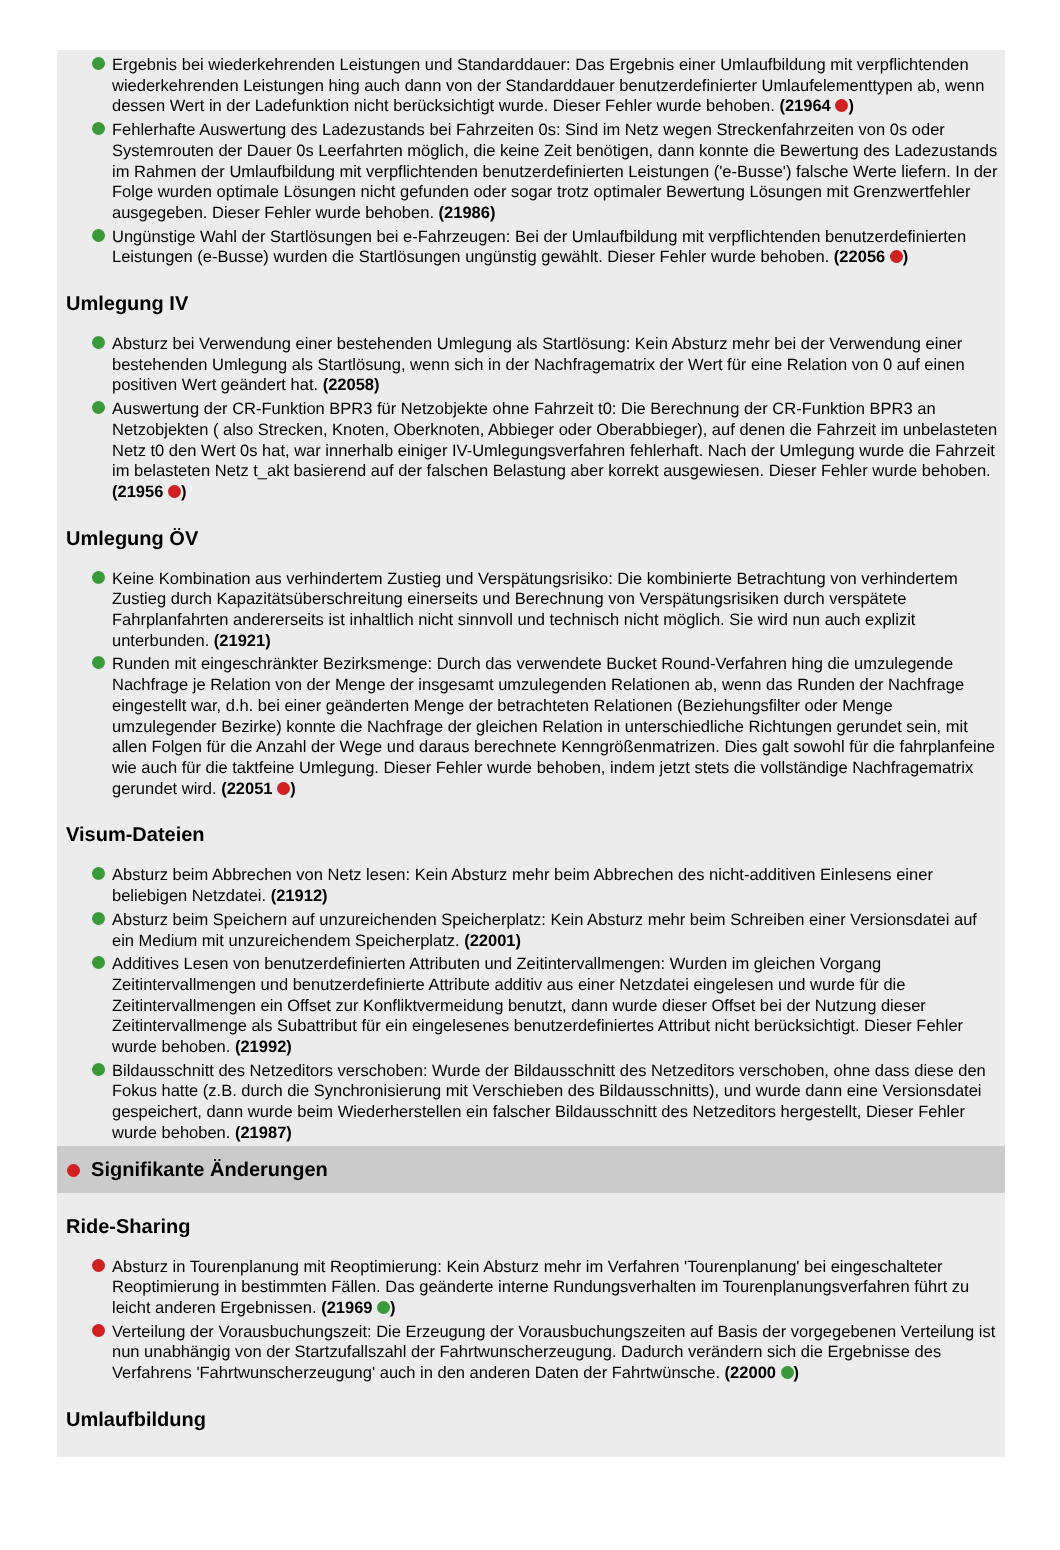Ergebnis bei wiederkehrenden Leistungen und Standarddauer: Das Ergebnis einer Umlaufbildung mit verpflichtenden wiederkehrenden Leistungen hing auch dann von der Standarddauer benutzerdefinierter Umlaufelementtypen ab, wenn dessen Wert in der Ladefunktion nicht berücksichtigt wurde. Dieser Fehler wurde behoben. (21964 )
Fehlerhafte Auswertung des Ladezustands bei Fahrzeiten 0s: Sind im Netz wegen Streckenfahrzeiten von 0s oder Systemrouten der Dauer 0s Leerfahrten möglich, die keine Zeit benötigen, dann konnte die Bewertung des Ladezustands im Rahmen der Umlaufbildung mit verpflichtenden benutzerdefinierten Leistungen ('e-Busse') falsche Werte liefern. In der Folge wurden optimale Lösungen nicht gefunden oder sogar trotz optimaler Bewertung Lösungen mit Grenzwertfehler ausgegeben. Dieser Fehler wurde behoben. (21986)
Ungünstige Wahl der Startlösungen bei e-Fahrzeugen: Bei der Umlaufbildung mit verpflichtenden benutzerdefinierten Leistungen (e-Busse) wurden die Startlösungen ungünstig gewählt. Dieser Fehler wurde behoben. (22056 )
Umlegung IV
Absturz bei Verwendung einer bestehenden Umlegung als Startlösung: Kein Absturz mehr bei der Verwendung einer bestehenden Umlegung als Startlösung, wenn sich in der Nachfragematrix der Wert für eine Relation von 0 auf einen positiven Wert geändert hat. (22058)
Auswertung der CR-Funktion BPR3 für Netzobjekte ohne Fahrzeit t0: Die Berechnung der CR-Funktion BPR3 an Netzobjekten ( also Strecken, Knoten, Oberknoten, Abbieger oder Oberabbieger), auf denen die Fahrzeit im unbelasteten Netz t0 den Wert 0s hat, war innerhalb einiger IV-Umlegungsverfahren fehlerhaft. Nach der Umlegung wurde die Fahrzeit im belasteten Netz t_akt basierend auf der falschen Belastung aber korrekt ausgewiesen. Dieser Fehler wurde behoben. (21956 )
Umlegung ÖV
Keine Kombination aus verhindertem Zustieg und Verspätungsrisiko: Die kombinierte Betrachtung von verhindertem Zustieg durch Kapazitätsüberschreitung einerseits und Berechnung von Verspätungsrisiken durch verspätete Fahrplanfahrten andererseits ist inhaltlich nicht sinnvoll und technisch nicht möglich. Sie wird nun auch explizit unterbunden. (21921)
Runden mit eingeschränkter Bezirksmenge: Durch das verwendete Bucket Round-Verfahren hing die umzulegende Nachfrage je Relation von der Menge der insgesamt umzulegenden Relationen ab, wenn das Runden der Nachfrage eingestellt war, d.h. bei einer geänderten Menge der betrachteten Relationen (Beziehungsfilter oder Menge umzulegender Bezirke) konnte die Nachfrage der gleichen Relation in unterschiedliche Richtungen gerundet sein, mit allen Folgen für die Anzahl der Wege und daraus berechnete Kenngrößenmatrizen. Dies galt sowohl für die fahrplanfeine wie auch für die taktfeine Umlegung. Dieser Fehler wurde behoben, indem jetzt stets die vollständige Nachfragematrix gerundet wird. (22051 )
Visum-Dateien
Absturz beim Abbrechen von Netz lesen: Kein Absturz mehr beim Abbrechen des nicht-additiven Einlesens einer beliebigen Netzdatei. (21912)
Absturz beim Speichern auf unzureichenden Speicherplatz: Kein Absturz mehr beim Schreiben einer Versionsdatei auf ein Medium mit unzureichendem Speicherplatz. (22001)
Additives Lesen von benutzerdefinierten Attributen und Zeitintervallmengen: Wurden im gleichen Vorgang Zeitintervallmengen und benutzerdefinierte Attribute additiv aus einer Netzdatei eingelesen und wurde für die Zeitintervallmengen ein Offset zur Konfliktvermeidung benutzt, dann wurde dieser Offset bei der Nutzung dieser Zeitintervallmenge als Subattribut für ein eingelesenes benutzerdefiniertes Attribut nicht berücksichtigt. Dieser Fehler wurde behoben. (21992)
Bildausschnitt des Netzeditors verschoben: Wurde der Bildausschnitt des Netzeditors verschoben, ohne dass diese den Fokus hatte (z.B. durch die Synchronisierung mit Verschieben des Bildausschnitts), und wurde dann eine Versionsdatei gespeichert, dann wurde beim Wiederherstellen ein falscher Bildausschnitt des Netzeditors hergestellt, Dieser Fehler wurde behoben. (21987)
Signifikante Änderungen
Ride-Sharing
Absturz in Tourenplanung mit Reoptimierung: Kein Absturz mehr im Verfahren 'Tourenplanung' bei eingeschalteter Reoptimierung in bestimmten Fällen. Das geänderte interne Rundungsverhalten im Tourenplanungsverfahren führt zu leicht anderen Ergebnissen. (21969 )
Verteilung der Vorausbuchungszeit: Die Erzeugung der Vorausbuchungszeiten auf Basis der vorgegebenen Verteilung ist nun unabhängig von der Startzufallszahl der Fahrtwunscherzeugung. Dadurch verändern sich die Ergebnisse des Verfahrens 'Fahrtwunscherzeugung' auch in den anderen Daten der Fahrtwünsche. (22000 )
Umlaufbildung